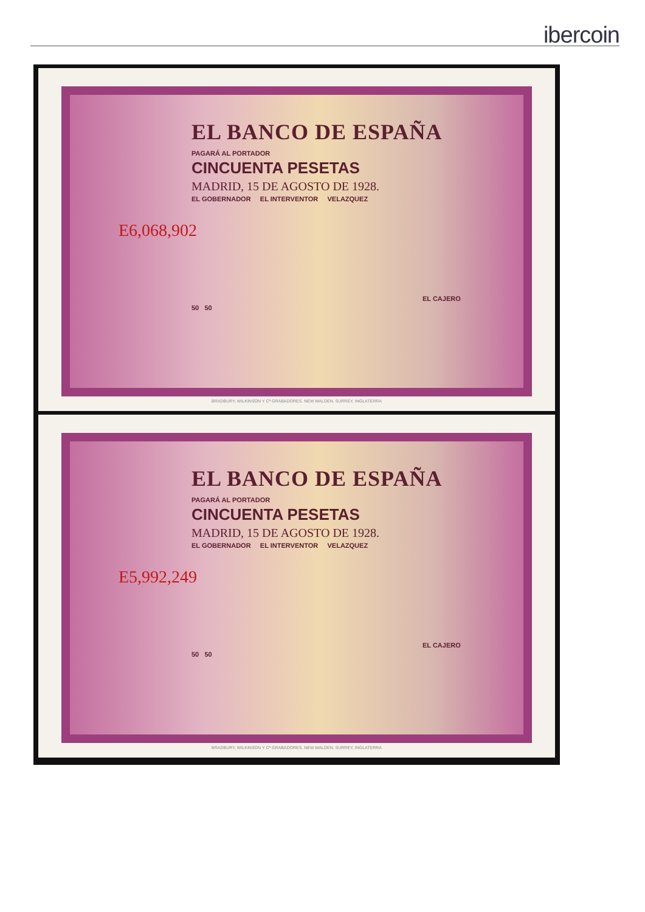ibercoin
EL BANCO DE ESPAÑA
PAGARÁ AL PORTADOR
CINCUENTA PESETAS
MADRID, 15 DE AGOSTO DE 1928.
EL GOBERNADOR EL INTERVENTOR VELAZQUEZ
E6,068,902
EL CAJERO
50 50
BRADBURY, WILKINSON Y Cª GRABADORES. NEW MALDEN. SURREY, INGLATERRA
EL BANCO DE ESPAÑA
PAGARÁ AL PORTADOR
CINCUENTA PESETAS
MADRID, 15 DE AGOSTO DE 1928.
EL GOBERNADOR EL INTERVENTOR VELAZQUEZ
E5,992,249
EL CAJERO
50 50
BRADBURY, WILKINSON Y Cª GRABADORES. NEW MALDEN. SURREY, INGLATERRA